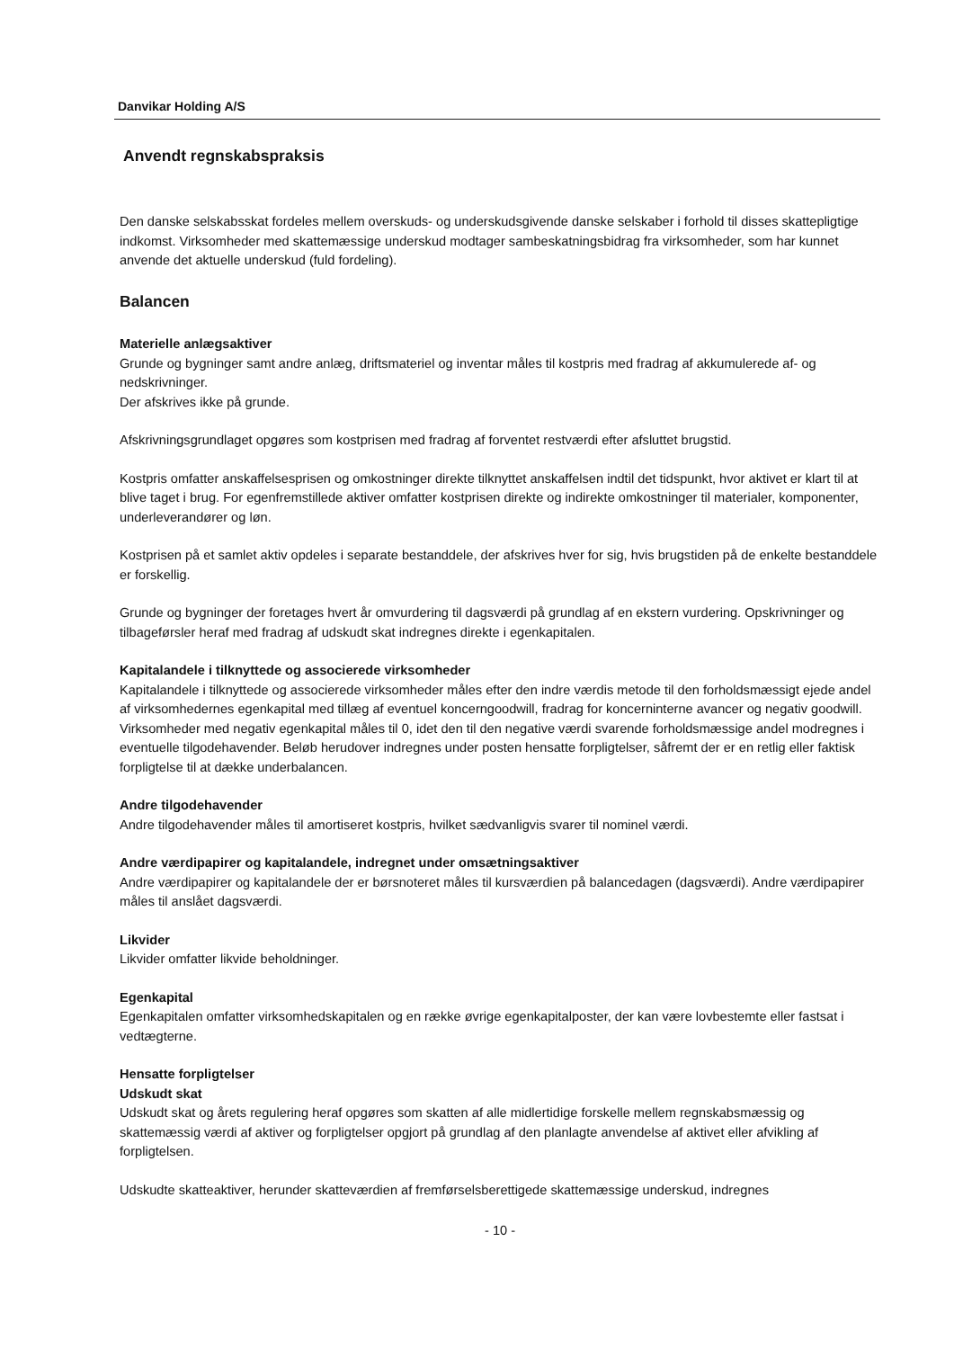Danvikar Holding A/S
Anvendt regnskabspraksis
Den danske selskabsskat fordeles mellem overskuds- og underskudsgivende danske selskaber i forhold til disses skattepligtige indkomst. Virksomheder med skattemæssige underskud modtager sambeskatningsbidrag fra virksomheder, som har kunnet anvende det aktuelle underskud (fuld fordeling).
Balancen
Materielle anlægsaktiver
Grunde og bygninger samt andre anlæg, driftsmateriel og inventar måles til kostpris med fradrag af akkumulerede af- og nedskrivninger.
Der afskrives ikke på grunde.
Afskrivningsgrundlaget opgøres som kostprisen med fradrag af forventet restværdi efter afsluttet brugstid.
Kostpris omfatter anskaffelsesprisen og omkostninger direkte tilknyttet anskaffelsen indtil det tidspunkt, hvor aktivet er klart til at blive taget i brug. For egenfremstillede aktiver omfatter kostprisen direkte og indirekte omkostninger til materialer, komponenter, underleverandører og løn.
Kostprisen på et samlet aktiv opdeles i separate bestanddele, der afskrives hver for sig, hvis brugstiden på de enkelte bestanddele er forskellig.
Grunde og bygninger der foretages hvert år omvurdering til dagsværdi på grundlag af en ekstern vurdering. Opskrivninger og tilbageførsler heraf med fradrag af udskudt skat indregnes direkte i egenkapitalen.
Kapitalandele i tilknyttede og associerede virksomheder
Kapitalandele i tilknyttede og associerede virksomheder måles efter den indre værdis metode til den forholdsmæssigt ejede andel af virksomhedernes egenkapital med tillæg af eventuel koncerngoodwill, fradrag for koncerninterne avancer og negativ goodwill. Virksomheder med negativ egenkapital måles til 0, idet den til den negative værdi svarende forholdsmæssige andel modregnes i eventuelle tilgodehavender. Beløb herudover indregnes under posten hensatte forpligtelser, såfremt der er en retlig eller faktisk forpligtelse til at dække underbalancen.
Andre tilgodehavender
Andre tilgodehavender måles til amortiseret kostpris, hvilket sædvanligvis svarer til nominel værdi.
Andre værdipapirer og kapitalandele, indregnet under omsætningsaktiver
Andre værdipapirer og kapitalandele der er børsnoteret måles til kursværdien på balancedagen (dagsværdi). Andre værdipapirer måles til anslået dagsværdi.
Likvider
Likvider omfatter likvide beholdninger.
Egenkapital
Egenkapitalen omfatter virksomhedskapitalen og en række øvrige egenkapitalposter, der kan være lovbestemte eller fastsat i vedtægterne.
Hensatte forpligtelser
Udskudt skat
Udskudt skat og årets regulering heraf opgøres som skatten af alle midlertidige forskelle mellem regnskabsmæssig og skattemæssig værdi af aktiver og forpligtelser opgjort på grundlag af den planlagte anvendelse af aktivet eller afvikling af forpligtelsen.
Udskudte skatteaktiver, herunder skatteværdien af fremførselsberettigede skattemæssige underskud, indregnes
- 10 -